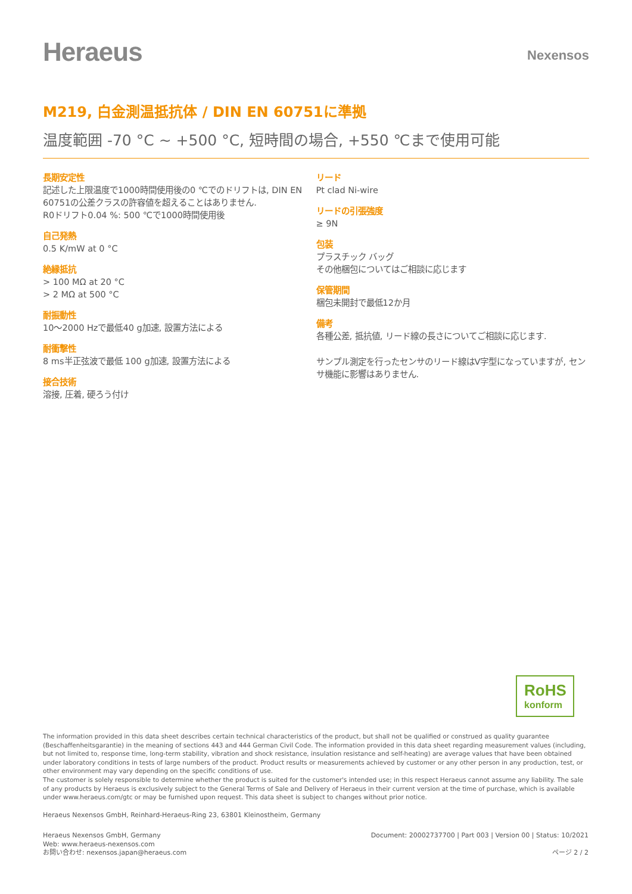Heraeus
Nexensos
M219, 白金測温抵抗体 / DIN EN 60751に準拠
温度範囲 -70 °C ~ +500 °C, 短時間の場合, +550 ℃まで使用可能
長期安定性
記述した上限温度で1000時間使用後の0 ℃でのドリフトは, DIN EN 60751の公差クラスの許容値を超えることはありません.
R0ドリフト0.04 %: 500 ℃で1000時間使用後
自己発熱
0.5 K/mW at 0 °C
絶縁抵抗
> 100 MΩ at 20 °C
> 2 MΩ at 500 °C
耐振動性
10～2000 Hzで最低40 g加速, 設置方法による
耐衝撃性
8 ms半正弦波で最低 100 g加速, 設置方法による
接合技術
溶接, 圧着, 硬ろう付け
リード
Pt clad Ni-wire
リードの引張強度
≥ 9N
包装
プラスチック バッグ
その他梱包についてはご相談に応じます
保管期間
梱包未開封で最低12か月
備考
各種公差, 抵抗値, リード線の長さについてご相談に応じます.
サンプル測定を行ったセンサのリード線はV字型になっていますが, センサ機能に影響はありません.
RoHS
konform
The information provided in this data sheet describes certain technical characteristics of the product, but shall not be qualified or construed as quality guarantee (Beschaffenheitsgarantie) in the meaning of sections 443 and 444 German Civil Code. The information provided in this data sheet regarding measurement values (including, but not limited to, response time, long-term stability, vibration and shock resistance, insulation resistance and self-heating) are average values that have been obtained under laboratory conditions in tests of large numbers of the product. Product results or measurements achieved by customer or any other person in any production, test, or other environment may vary depending on the specific conditions of use.
The customer is solely responsible to determine whether the product is suited for the customer's intended use; in this respect Heraeus cannot assume any liability. The sale of any products by Heraeus is exclusively subject to the General Terms of Sale and Delivery of Heraeus in their current version at the time of purchase, which is available under www.heraeus.com/gtc or may be furnished upon request. This data sheet is subject to changes without prior notice.
Heraeus Nexensos GmbH, Reinhard-Heraeus-Ring 23, 63801 Kleinostheim, Germany
Heraeus Nexensos GmbH, Germany
Web: www.heraeus-nexensos.com
お問い合わせ: nexensos.japan@heraeus.com
Document: 20002737700 | Part 003 | Version 00 | Status: 10/2021
ページ 2 / 2